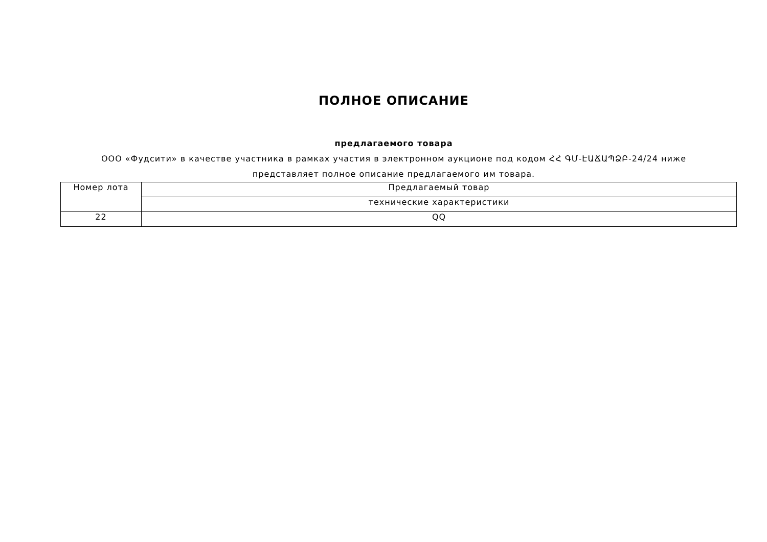ПОЛНОЕ ОПИСАНИЕ
предлагаемого товара
ООО «Фудсити» в качестве участника в рамках участия в электронном аукционе под кодом ՀՀ ԳՄ-ԷԱՃԱՊՁԲ-24/24 ниже представляет полное описание предлагаемого им товара.
| Номер лота | Предлагаемый товар |
| | технические характеристики |
| 22 | QQ |